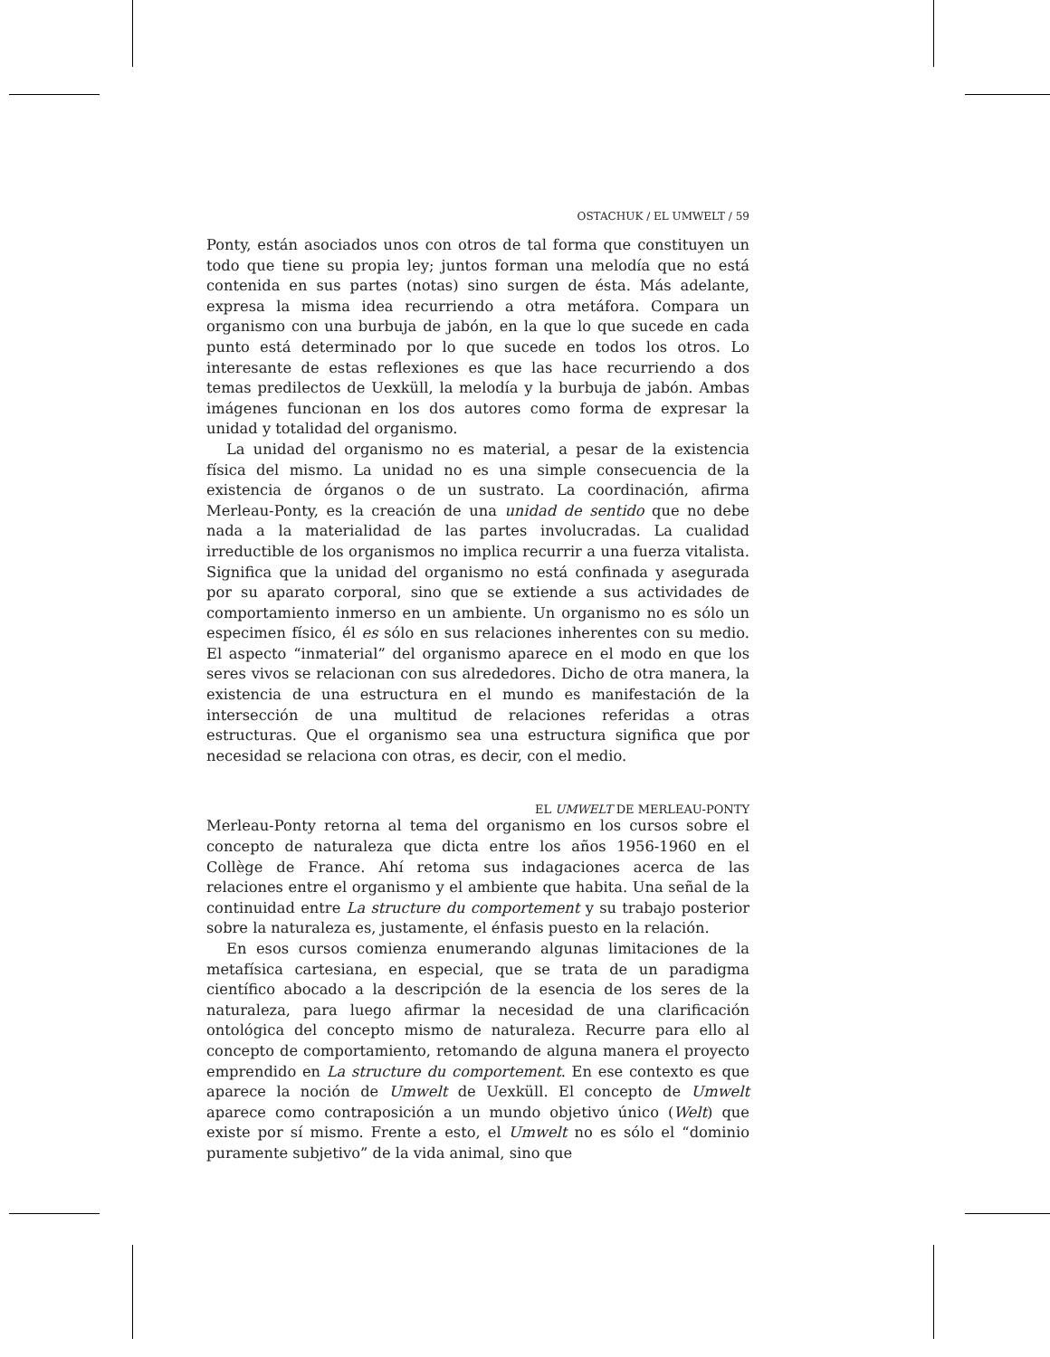OSTACHUK / EL UMWELT / 59
Ponty, están asociados unos con otros de tal forma que constituyen un todo que tiene su propia ley; juntos forman una melodía que no está contenida en sus partes (notas) sino surgen de ésta. Más adelante, expresa la misma idea recurriendo a otra metáfora. Compara un organismo con una burbuja de jabón, en la que lo que sucede en cada punto está determinado por lo que sucede en todos los otros. Lo interesante de estas reflexiones es que las hace recurriendo a dos temas predilectos de Uexküll, la melodía y la burbuja de jabón. Ambas imágenes funcionan en los dos autores como forma de expresar la unidad y totalidad del organismo.
La unidad del organismo no es material, a pesar de la existencia física del mismo. La unidad no es una simple consecuencia de la existencia de órganos o de un sustrato. La coordinación, afirma Merleau-Ponty, es la creación de una unidad de sentido que no debe nada a la materialidad de las partes involucradas. La cualidad irreductible de los organismos no implica recurrir a una fuerza vitalista. Significa que la unidad del organismo no está confinada y asegurada por su aparato corporal, sino que se extiende a sus actividades de comportamiento inmerso en un ambiente. Un organismo no es sólo un especimen físico, él es sólo en sus relaciones inherentes con su medio. El aspecto “inmaterial” del organismo aparece en el modo en que los seres vivos se relacionan con sus alrededores. Dicho de otra manera, la existencia de una estructura en el mundo es manifestación de la intersección de una multitud de relaciones referidas a otras estructuras. Que el organismo sea una estructura significa que por necesidad se relaciona con otras, es decir, con el medio.
EL UMWELT DE MERLEAU-PONTY
Merleau-Ponty retorna al tema del organismo en los cursos sobre el concepto de naturaleza que dicta entre los años 1956-1960 en el Collège de France. Ahí retoma sus indagaciones acerca de las relaciones entre el organismo y el ambiente que habita. Una señal de la continuidad entre La structure du comportement y su trabajo posterior sobre la naturaleza es, justamente, el énfasis puesto en la relación.
En esos cursos comienza enumerando algunas limitaciones de la metafísica cartesiana, en especial, que se trata de un paradigma científico abocado a la descripción de la esencia de los seres de la naturaleza, para luego afirmar la necesidad de una clarificación ontológica del concepto mismo de naturaleza. Recurre para ello al concepto de comportamiento, retomando de alguna manera el proyecto emprendido en La structure du comportement. En ese contexto es que aparece la noción de Umwelt de Uexküll. El concepto de Umwelt aparece como contraposición a un mundo objetivo único (Welt) que existe por sí mismo. Frente a esto, el Umwelt no es sólo el “dominio puramente subjetivo” de la vida animal, sino que